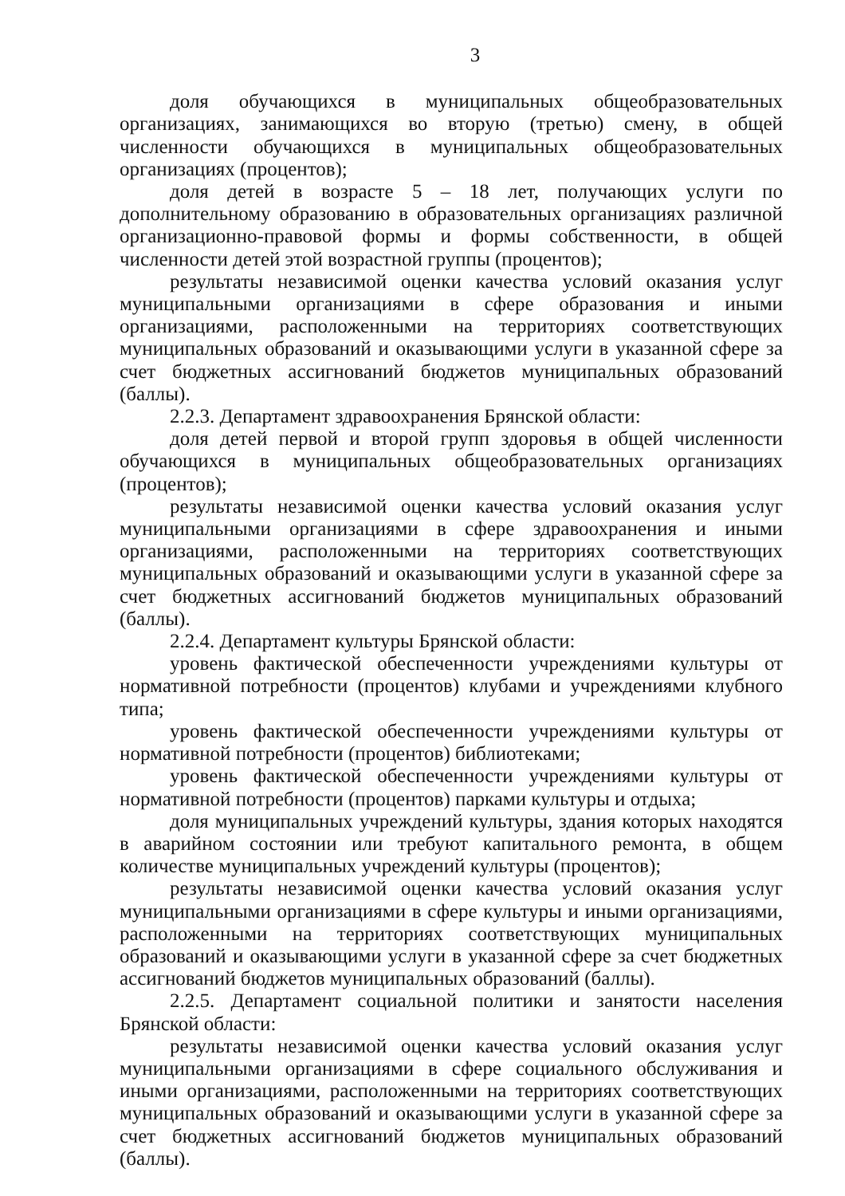3
доля обучающихся в муниципальных общеобразовательных организациях, занимающихся во вторую (третью) смену, в общей численности обучающихся в муниципальных общеобразовательных организациях (процентов);
доля детей в возрасте 5 – 18 лет, получающих услуги по дополнительному образованию в образовательных организациях различной организационно-правовой формы и формы собственности, в общей численности детей этой возрастной группы (процентов);
результаты независимой оценки качества условий оказания услуг муниципальными организациями в сфере образования и иными организациями, расположенными на территориях соответствующих муниципальных образований и оказывающими услуги в указанной сфере за счет бюджетных ассигнований бюджетов муниципальных образований (баллы).
2.2.3. Департамент здравоохранения Брянской области:
доля детей первой и второй групп здоровья в общей численности обучающихся в муниципальных общеобразовательных организациях (процентов);
результаты независимой оценки качества условий оказания услуг муниципальными организациями в сфере здравоохранения и иными организациями, расположенными на территориях соответствующих муниципальных образований и оказывающими услуги в указанной сфере за счет бюджетных ассигнований бюджетов муниципальных образований (баллы).
2.2.4. Департамент культуры Брянской области:
уровень фактической обеспеченности учреждениями культуры от нормативной потребности (процентов) клубами и учреждениями клубного типа;
уровень фактической обеспеченности учреждениями культуры от нормативной потребности (процентов) библиотеками;
уровень фактической обеспеченности учреждениями культуры от нормативной потребности (процентов) парками культуры и отдыха;
доля муниципальных учреждений культуры, здания которых находятся в аварийном состоянии или требуют капитального ремонта, в общем количестве муниципальных учреждений культуры (процентов);
результаты независимой оценки качества условий оказания услуг муниципальными организациями в сфере культуры и иными организациями, расположенными на территориях соответствующих муниципальных образований и оказывающими услуги в указанной сфере за счет бюджетных ассигнований бюджетов муниципальных образований (баллы).
2.2.5. Департамент социальной политики и занятости населения Брянской области:
результаты независимой оценки качества условий оказания услуг муниципальными организациями в сфере социального обслуживания и иными организациями, расположенными на территориях соответствующих муниципальных образований и оказывающими услуги в указанной сфере за счет бюджетных ассигнований бюджетов муниципальных образований (баллы).